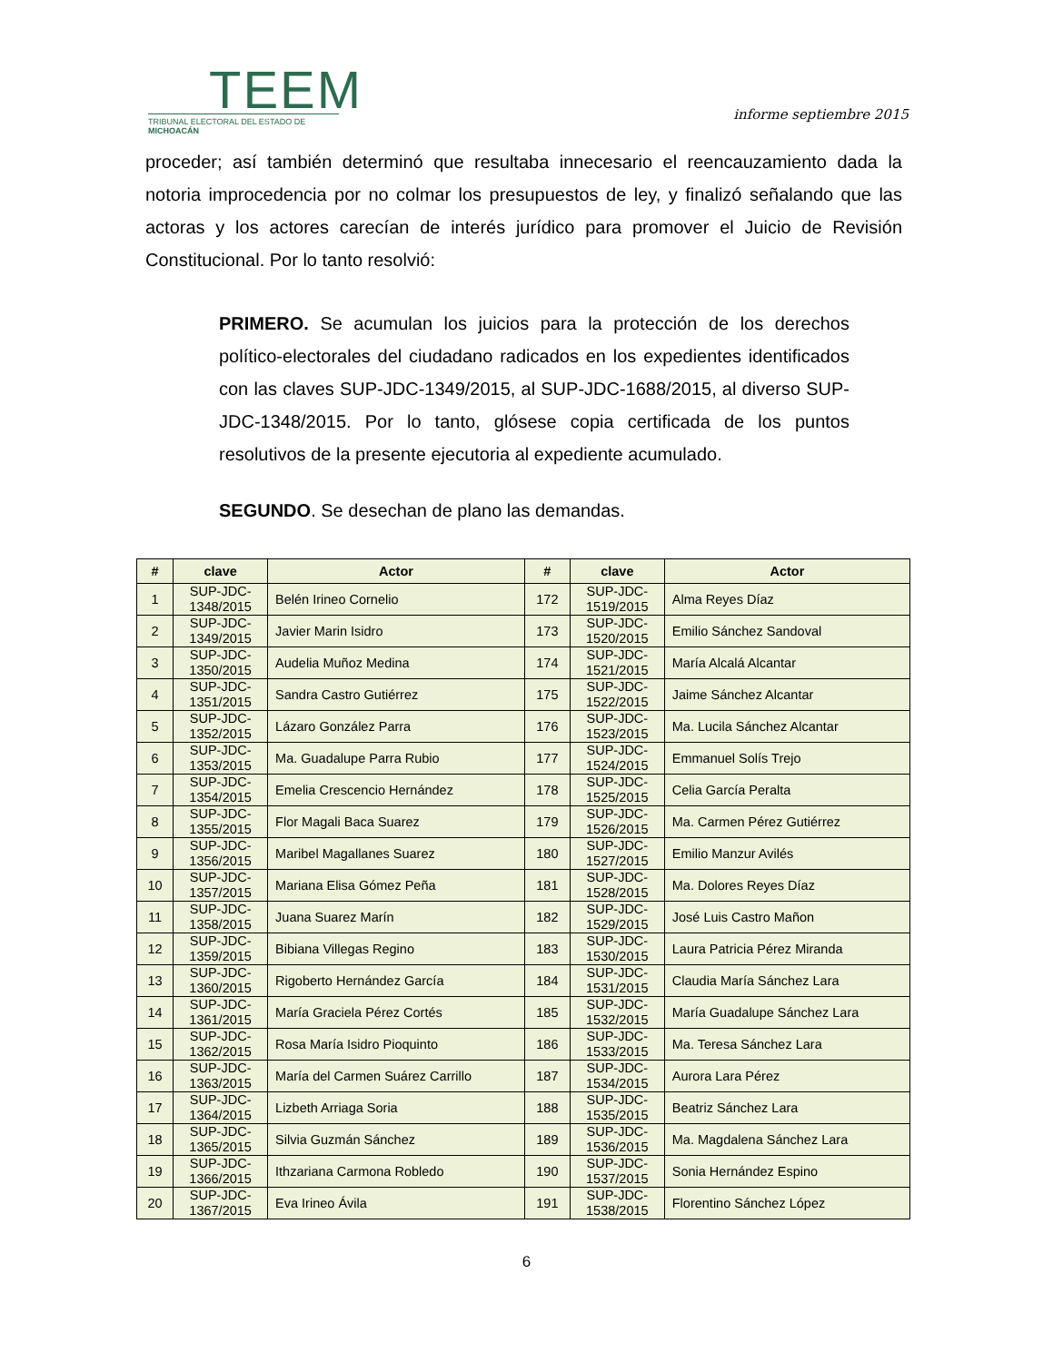TEEM
TRIBUNAL ELECTORAL DEL ESTADO DE MICHOACÁN
informe septiembre 2015
proceder; así también determinó que resultaba innecesario el reencauzamiento dada la notoria improcedencia por no colmar los presupuestos de ley, y finalizó señalando que las actoras y los actores carecían de interés jurídico para promover el Juicio de Revisión Constitucional. Por lo tanto resolvió:
PRIMERO. Se acumulan los juicios para la protección de los derechos político-electorales del ciudadano radicados en los expedientes identificados con las claves SUP-JDC-1349/2015, al SUP-JDC-1688/2015, al diverso SUP-JDC-1348/2015. Por lo tanto, glósese copia certificada de los puntos resolutivos de la presente ejecutoria al expediente acumulado.
SEGUNDO. Se desechan de plano las demandas.
| # | clave | Actor | # | clave | Actor |
| --- | --- | --- | --- | --- | --- |
| 1 | SUP-JDC- 1348/2015 | Belén Irineo Cornelio | 172 | SUP-JDC- 1519/2015 | Alma Reyes Díaz |
| 2 | SUP-JDC- 1349/2015 | Javier Marin Isidro | 173 | SUP-JDC- 1520/2015 | Emilio Sánchez Sandoval |
| 3 | SUP-JDC- 1350/2015 | Audelia Muñoz Medina | 174 | SUP-JDC- 1521/2015 | María Alcalá Alcantar |
| 4 | SUP-JDC- 1351/2015 | Sandra Castro Gutiérrez | 175 | SUP-JDC- 1522/2015 | Jaime Sánchez Alcantar |
| 5 | SUP-JDC- 1352/2015 | Lázaro González Parra | 176 | SUP-JDC- 1523/2015 | Ma. Lucila Sánchez Alcantar |
| 6 | SUP-JDC- 1353/2015 | Ma. Guadalupe Parra Rubio | 177 | SUP-JDC- 1524/2015 | Emmanuel Solís Trejo |
| 7 | SUP-JDC- 1354/2015 | Emelia Crescencio Hernández | 178 | SUP-JDC- 1525/2015 | Celia García Peralta |
| 8 | SUP-JDC- 1355/2015 | Flor Magali Baca Suarez | 179 | SUP-JDC- 1526/2015 | Ma. Carmen Pérez Gutiérrez |
| 9 | SUP-JDC- 1356/2015 | Maribel Magallanes Suarez | 180 | SUP-JDC- 1527/2015 | Emilio Manzur Avilés |
| 10 | SUP-JDC- 1357/2015 | Mariana Elisa Gómez Peña | 181 | SUP-JDC- 1528/2015 | Ma. Dolores Reyes Díaz |
| 11 | SUP-JDC- 1358/2015 | Juana Suarez Marín | 182 | SUP-JDC- 1529/2015 | José Luis Castro Mañon |
| 12 | SUP-JDC- 1359/2015 | Bibiana Villegas Regino | 183 | SUP-JDC- 1530/2015 | Laura Patricia Pérez Miranda |
| 13 | SUP-JDC- 1360/2015 | Rigoberto Hernández García | 184 | SUP-JDC- 1531/2015 | Claudia María Sánchez Lara |
| 14 | SUP-JDC- 1361/2015 | María Graciela Pérez Cortés | 185 | SUP-JDC- 1532/2015 | María Guadalupe Sánchez Lara |
| 15 | SUP-JDC- 1362/2015 | Rosa María Isidro Pioquinto | 186 | SUP-JDC- 1533/2015 | Ma. Teresa Sánchez Lara |
| 16 | SUP-JDC- 1363/2015 | María del Carmen Suárez Carrillo | 187 | SUP-JDC- 1534/2015 | Aurora Lara Pérez |
| 17 | SUP-JDC- 1364/2015 | Lizbeth Arriaga Soria | 188 | SUP-JDC- 1535/2015 | Beatriz Sánchez Lara |
| 18 | SUP-JDC- 1365/2015 | Silvia Guzmán Sánchez | 189 | SUP-JDC- 1536/2015 | Ma. Magdalena Sánchez Lara |
| 19 | SUP-JDC- 1366/2015 | Ithzariana Carmona Robledo | 190 | SUP-JDC- 1537/2015 | Sonia Hernández Espino |
| 20 | SUP-JDC- 1367/2015 | Eva Irineo Ávila | 191 | SUP-JDC- 1538/2015 | Florentino Sánchez López |
6